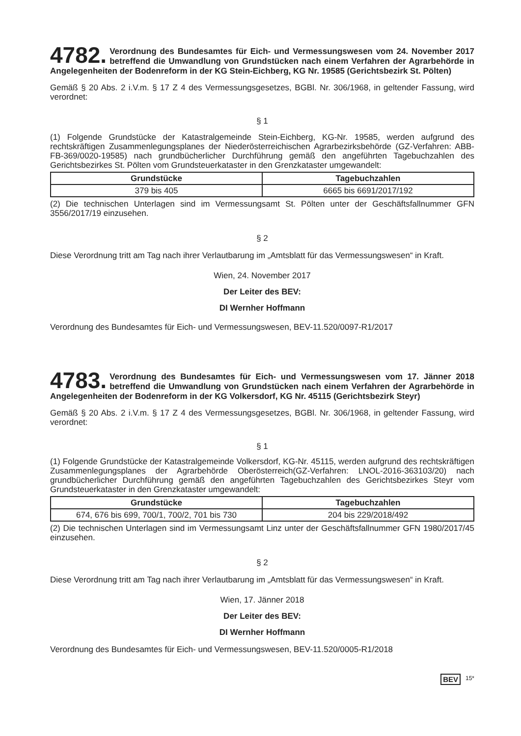4782. Verordnung des Bundesamtes für Eich- und Vermessungswesen vom 24. November 2017 betreffend die Umwandlung von Grundstücken nach einem Verfahren der Agrarbehörde in Angelegenheiten der Bodenreform in der KG Stein-Eichberg, KG Nr. 19585 (Gerichtsbezirk St. Pölten)
Gemäß § 20 Abs. 2 i.V.m. § 17 Z 4 des Vermessungsgesetzes, BGBl. Nr. 306/1968, in geltender Fassung, wird verordnet:
§ 1
(1) Folgende Grundstücke der Katastralgemeinde Stein-Eichberg, KG-Nr. 19585, werden aufgrund des rechtskräftigen Zusammenlegungsplanes der Niederösterreichischen Agrarbezirksbehörde (GZ-Verfahren: ABB-FB-369/0020-19585) nach grundbücherlicher Durchführung gemäß den angeführten Tagebuchzahlen des Gerichtsbezirkes St. Pölten vom Grundsteuerkataster in den Grenzkataster umgewandelt:
| Grundstücke | Tagebuchzahlen |
| --- | --- |
| 379 bis 405 | 6665 bis 6691/2017/192 |
(2) Die technischen Unterlagen sind im Vermessungsamt St. Pölten unter der Geschäftsfallnummer GFN 3556/2017/19 einzusehen.
§ 2
Diese Verordnung tritt am Tag nach ihrer Verlautbarung im „Amtsblatt für das Vermessungswesen“ in Kraft.
Wien, 24. November 2017
Der Leiter des BEV:
DI Wernher Hoffmann
Verordnung des Bundesamtes für Eich- und Vermessungswesen, BEV-11.520/0097-R1/2017
4783. Verordnung des Bundesamtes für Eich- und Vermessungswesen vom 17. Jänner 2018 betreffend die Umwandlung von Grundstücken nach einem Verfahren der Agrarbehörde in Angelegenheiten der Bodenreform in der KG Volkersdorf, KG Nr. 45115 (Gerichtsbezirk Steyr)
Gemäß § 20 Abs. 2 i.V.m. § 17 Z 4 des Vermessungsgesetzes, BGBl. Nr. 306/1968, in geltender Fassung, wird verordnet:
§ 1
(1) Folgende Grundstücke der Katastralgemeinde Volkersdorf, KG-Nr. 45115, werden aufgrund des rechtskräftigen Zusammenlegungsplanes der Agrarbehörde Oberösterreich(GZ-Verfahren: LNOL-2016-363103/20) nach grundbücherlicher Durchführung gemäß den angeführten Tagebuchzahlen des Gerichtsbezirkes Steyr vom Grundsteuerkataster in den Grenzkataster umgewandelt:
| Grundstücke | Tagebuchzahlen |
| --- | --- |
| 674, 676 bis 699, 700/1, 700/2, 701 bis 730 | 204 bis 229/2018/492 |
(2) Die technischen Unterlagen sind im Vermessungsamt Linz unter der Geschäftsfallnummer GFN 1980/2017/45 einzusehen.
§ 2
Diese Verordnung tritt am Tag nach ihrer Verlautbarung im „Amtsblatt für das Vermessungswesen“ in Kraft.
Wien, 17. Jänner 2018
Der Leiter des BEV:
DI Wernher Hoffmann
Verordnung des Bundesamtes für Eich- und Vermessungswesen, BEV-11.520/0005-R1/2018
BEV 15*